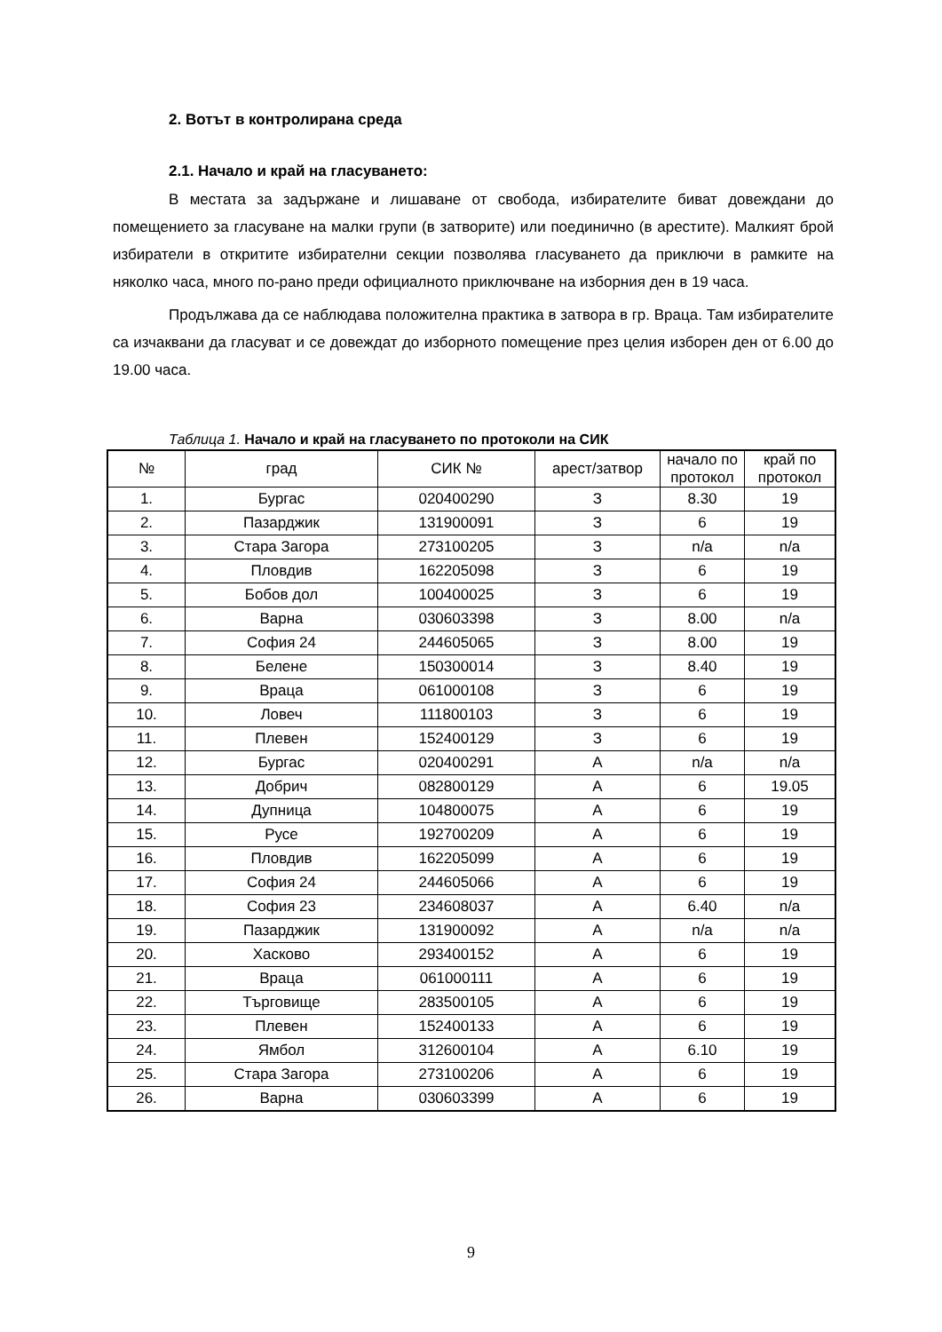2. Вотът в контролирана среда
2.1. Начало и край на гласуването:
В местата за задържане и лишаване от свобода, избирателите биват довеждани до помещението за гласуване на малки групи (в затворите) или поединично (в арестите). Малкият брой избиратели в откритите избирателни секции позволява гласуването да приключи в рамките на няколко часа, много по-рано преди официалното приключване на изборния ден в 19 часа.
Продължава да се наблюдава положителна практика в затвора в гр. Враца. Там избирателите са изчаквани да гласуват и се довеждат до изборното помещение през целия изборен ден от 6.00 до 19.00 часа.
Таблица 1. Начало и край на гласуването по протоколи на СИК
| № | град | СИК № | арест/затвор | начало по протокол | край по протокол |
| --- | --- | --- | --- | --- | --- |
| 1. | Бургас | 020400290 | З | 8.30 | 19 |
| 2. | Пазарджик | 131900091 | З | 6 | 19 |
| 3. | Стара Загора | 273100205 | З | n/a | n/a |
| 4. | Пловдив | 162205098 | З | 6 | 19 |
| 5. | Бобов дол | 100400025 | З | 6 | 19 |
| 6. | Варна | 030603398 | З | 8.00 | n/a |
| 7. | София 24 | 244605065 | З | 8.00 | 19 |
| 8. | Белене | 150300014 | З | 8.40 | 19 |
| 9. | Враца | 061000108 | З | 6 | 19 |
| 10. | Ловеч | 111800103 | З | 6 | 19 |
| 11. | Плевен | 152400129 | З | 6 | 19 |
| 12. | Бургас | 020400291 | А | n/a | n/a |
| 13. | Добрич | 082800129 | А | 6 | 19.05 |
| 14. | Дупница | 104800075 | А | 6 | 19 |
| 15. | Русе | 192700209 | А | 6 | 19 |
| 16. | Пловдив | 162205099 | А | 6 | 19 |
| 17. | София 24 | 244605066 | А | 6 | 19 |
| 18. | София 23 | 234608037 | А | 6.40 | n/a |
| 19. | Пазарджик | 131900092 | А | n/a | n/a |
| 20. | Хасково | 293400152 | А | 6 | 19 |
| 21. | Враца | 061000111 | А | 6 | 19 |
| 22. | Търговище | 283500105 | А | 6 | 19 |
| 23. | Плевен | 152400133 | А | 6 | 19 |
| 24. | Ямбол | 312600104 | А | 6.10 | 19 |
| 25. | Стара Загора | 273100206 | А | 6 | 19 |
| 26. | Варна | 030603399 | А | 6 | 19 |
9